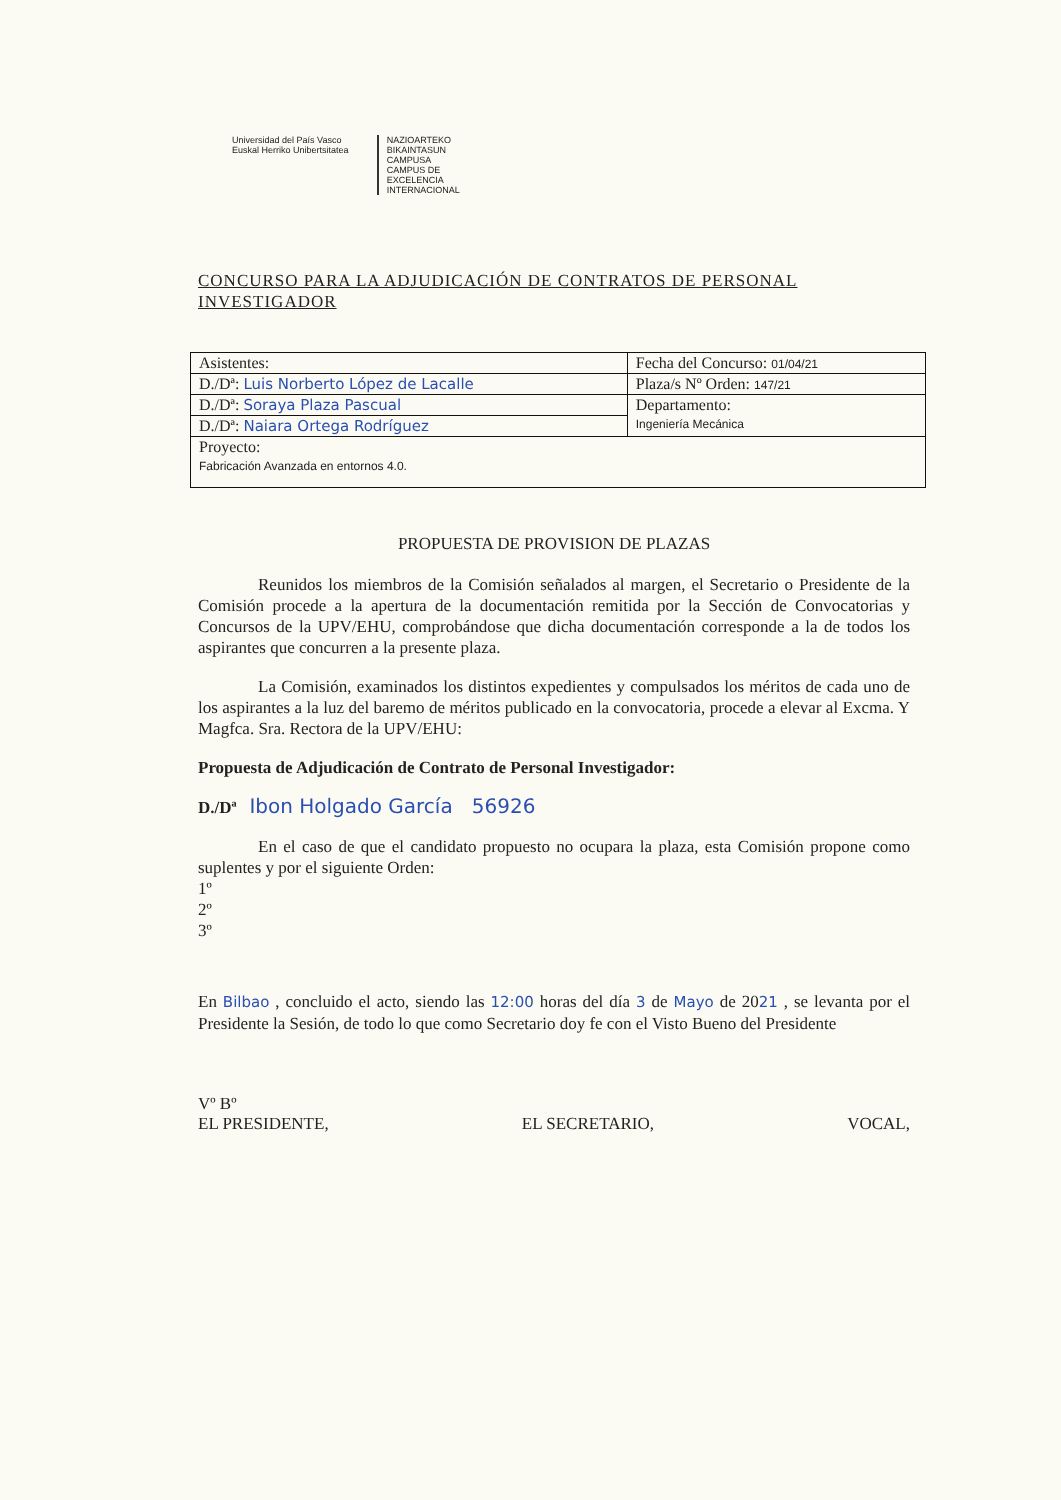Universidad del País Vasco Euskal Herriko Unibertsitatea
NAZIOARTEKO BIKAINTASUN CAMPUSA
CAMPUS DE EXCELENCIA INTERNACIONAL
CONCURSO PARA LA ADJUDICACIÓN DE CONTRATOS DE PERSONAL INVESTIGADOR
| Asistentes: | Fecha del Concurso: 01/04/21 |
| D./Dª: Luis Norberto López de Lacalle | Plaza/s Nº Orden: 147/21 |
| D./Dª: Soraya Plaza Pascual | Departamento: Ingeniería Mecánica |
| D./Dª: Naiara Ortega Rodríguez | |
| Proyecto: Fabricación Avanzada en entornos 4.0. | |
PROPUESTA DE PROVISION DE PLAZAS
Reunidos los miembros de la Comisión señalados al margen, el Secretario o Presidente de la Comisión procede a la apertura de la documentación remitida por la Sección de Convocatorias y Concursos de la UPV/EHU, comprobándose que dicha documentación corresponde a la de todos los aspirantes que concurren a la presente plaza.
La Comisión, examinados los distintos expedientes y compulsados los méritos de cada uno de los aspirantes a la luz del baremo de méritos publicado en la convocatoria, procede a elevar al Excma. Y Magfca. Sra. Rectora de la UPV/EHU:
Propuesta de Adjudicación de Contrato de Personal Investigador:
D./Dª Ibon Holgado García 56926
En el caso de que el candidato propuesto no ocupara la plaza, esta Comisión propone como suplentes y por el siguiente Orden:
1º
2º
3º
En Bilbao , concluido el acto, siendo las 12:00 horas del día 3 de Mayo de 2021 , se levanta por el Presidente la Sesión, de todo lo que como Secretario doy fe con el Visto Bueno del Presidente
Vº Bº
EL PRESIDENTE,
EL SECRETARIO,
VOCAL,